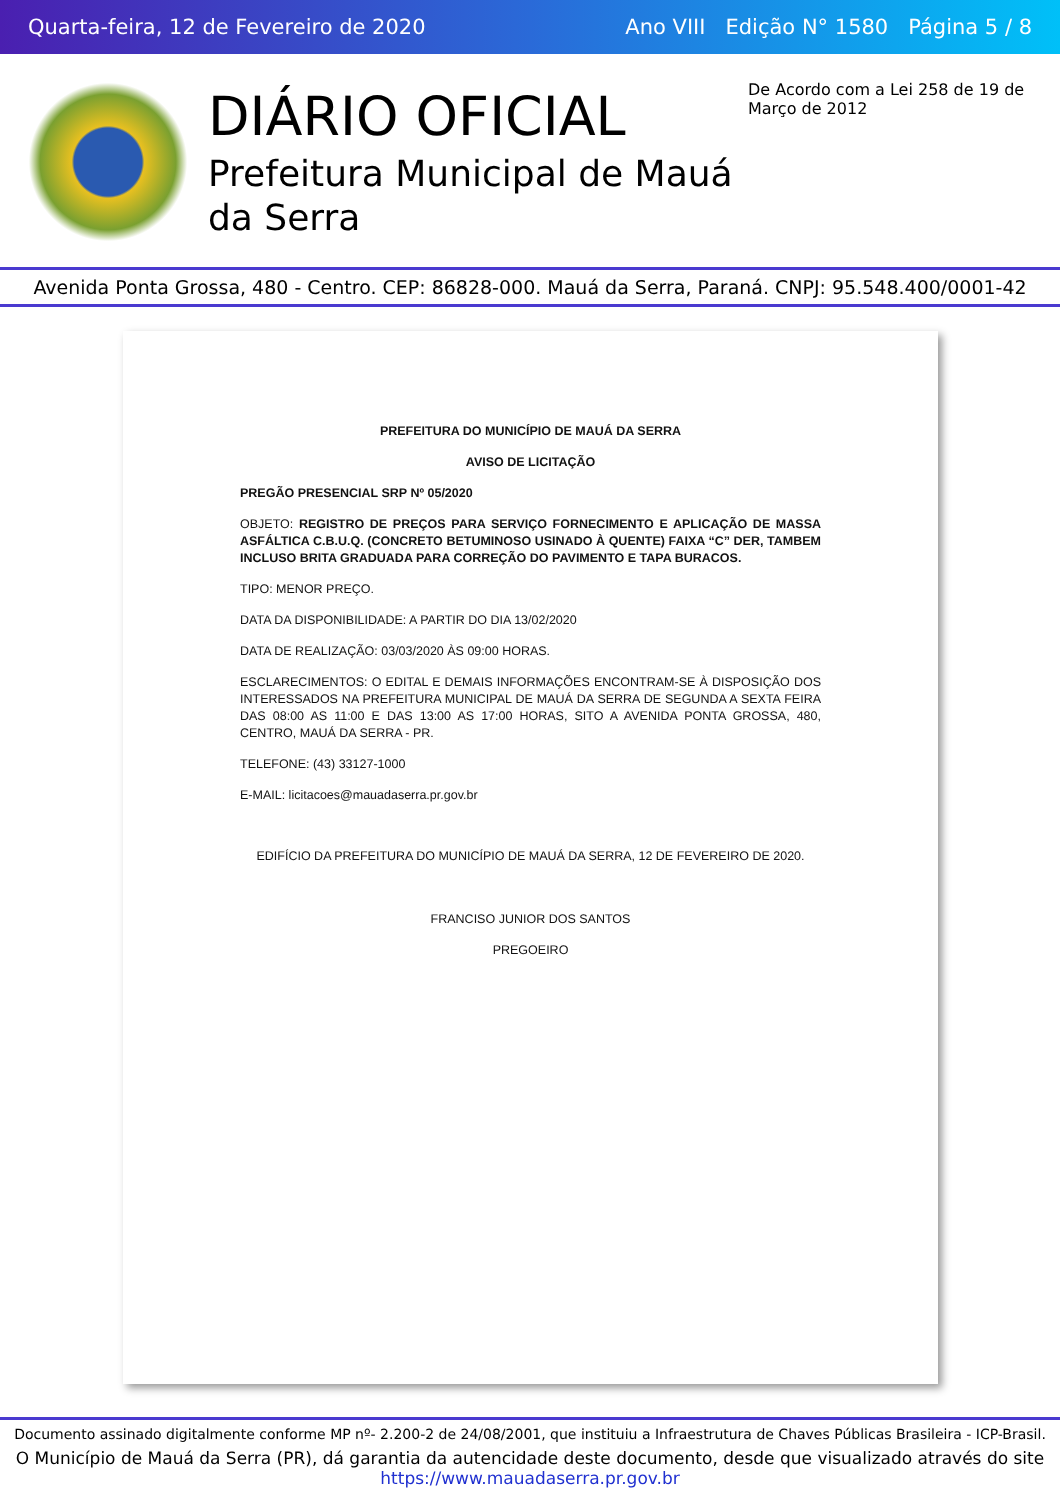Quarta-feira, 12 de Fevereiro de 2020 Ano VIII Edição N° 1580 Página 5 / 8
DIÁRIO OFICIAL
Prefeitura Municipal de Mauá da Serra
De Acordo com a Lei 258 de 19 de Março de 2012
Avenida Ponta Grossa, 480 - Centro. CEP: 86828-000. Mauá da Serra, Paraná. CNPJ: 95.548.400/0001-42
PREFEITURA DO MUNICÍPIO DE MAUÁ DA SERRA
AVISO DE LICITAÇÃO
PREGÃO PRESENCIAL SRP Nº 05/2020
OBJETO: REGISTRO DE PREÇOS PARA SERVIÇO FORNECIMENTO E APLICAÇÃO DE MASSA ASFÁLTICA C.B.U.Q. (CONCRETO BETUMINOSO USINADO À QUENTE) FAIXA “C” DER, TAMBEM INCLUSO BRITA GRADUADA PARA CORREÇÃO DO PAVIMENTO E TAPA BURACOS.
TIPO: MENOR PREÇO.
DATA DA DISPONIBILIDADE: A PARTIR DO DIA 13/02/2020
DATA DE REALIZAÇÃO: 03/03/2020 ÀS 09:00 HORAS.
ESCLARECIMENTOS: O EDITAL E DEMAIS INFORMAÇÕES ENCONTRAM-SE À DISPOSIÇÃO DOS INTERESSADOS NA PREFEITURA MUNICIPAL DE MAUÁ DA SERRA DE SEGUNDA A SEXTA FEIRA DAS 08:00 AS 11:00 E DAS 13:00 AS 17:00 HORAS, SITO A AVENIDA PONTA GROSSA, 480, CENTRO, MAUÁ DA SERRA - PR.
TELEFONE: (43) 33127-1000
E-MAIL: licitacoes@mauadaserra.pr.gov.br
EDIFÍCIO DA PREFEITURA DO MUNICÍPIO DE MAUÁ DA SERRA, 12 DE FEVEREIRO DE 2020.
FRANCISO JUNIOR DOS SANTOS
PREGOEIRO
Documento assinado digitalmente conforme MP nº- 2.200-2 de 24/08/2001, que instituiu a Infraestrutura de Chaves Públicas Brasileira - ICP-Brasil.
O Município de Mauá da Serra (PR), dá garantia da autencidade deste documento, desde que visualizado através do site https://www.mauadaserra.pr.gov.br